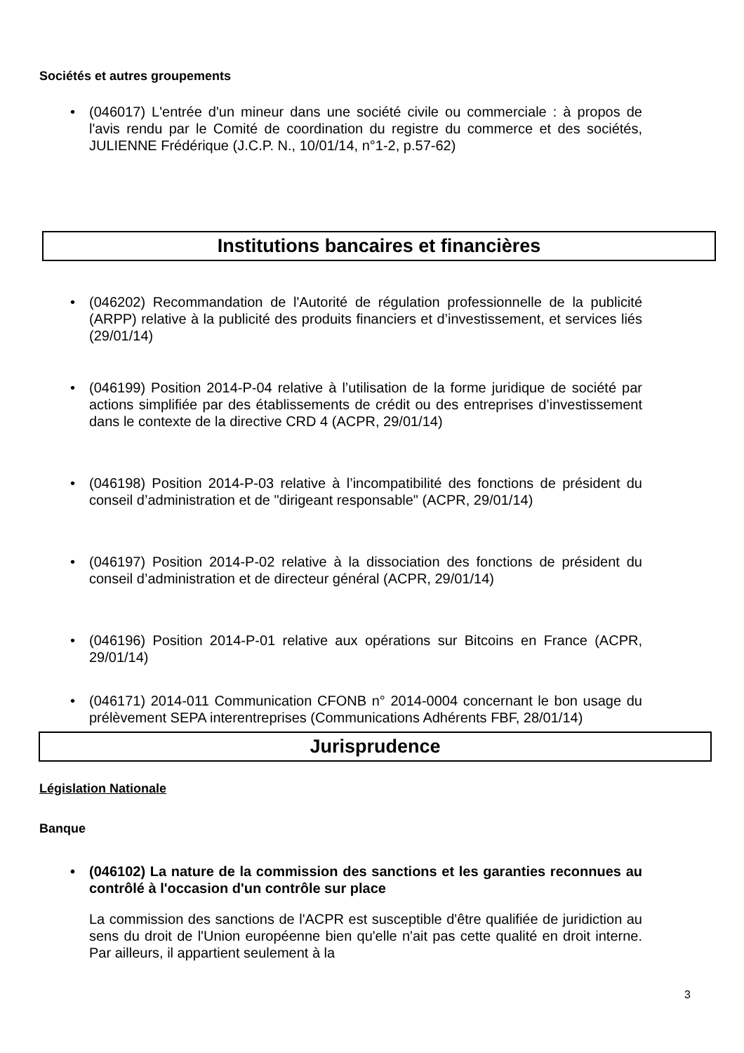Sociétés et autres groupements
• (046017) L'entrée d'un mineur dans une société civile ou commerciale : à propos de l'avis rendu par le Comité de coordination du registre du commerce et des sociétés, JULIENNE Frédérique (J.C.P. N., 10/01/14, n°1-2, p.57-62)
Institutions bancaires et financières
• (046202) Recommandation de l'Autorité de régulation professionnelle de la publicité (ARPP) relative à la publicité des produits financiers et d’investissement, et services liés (29/01/14)
• (046199) Position 2014-P-04 relative à l’utilisation de la forme juridique de société par actions simplifiée par des établissements de crédit ou des entreprises d’investissement dans le contexte de la directive CRD 4 (ACPR, 29/01/14)
• (046198) Position 2014-P-03 relative à l’incompatibilité des fonctions de président du conseil d’administration et de "dirigeant responsable" (ACPR, 29/01/14)
• (046197) Position 2014-P-02 relative à la dissociation des fonctions de président du conseil d’administration et de directeur général (ACPR, 29/01/14)
• (046196) Position 2014-P-01 relative aux opérations sur Bitcoins en France (ACPR, 29/01/14)
• (046171) 2014-011 Communication CFONB n° 2014-0004 concernant le bon usage du prélèvement SEPA interentreprises (Communications Adhérents FBF, 28/01/14)
Jurisprudence
Législation Nationale
Banque
• (046102) La nature de la commission des sanctions et les garanties reconnues au contrôlé à l'occasion d'un contrôle sur place
La commission des sanctions de l'ACPR est susceptible d'être qualifiée de juridiction au sens du droit de l'Union européenne bien qu'elle n'ait pas cette qualité en droit interne. Par ailleurs, il appartient seulement à la
3